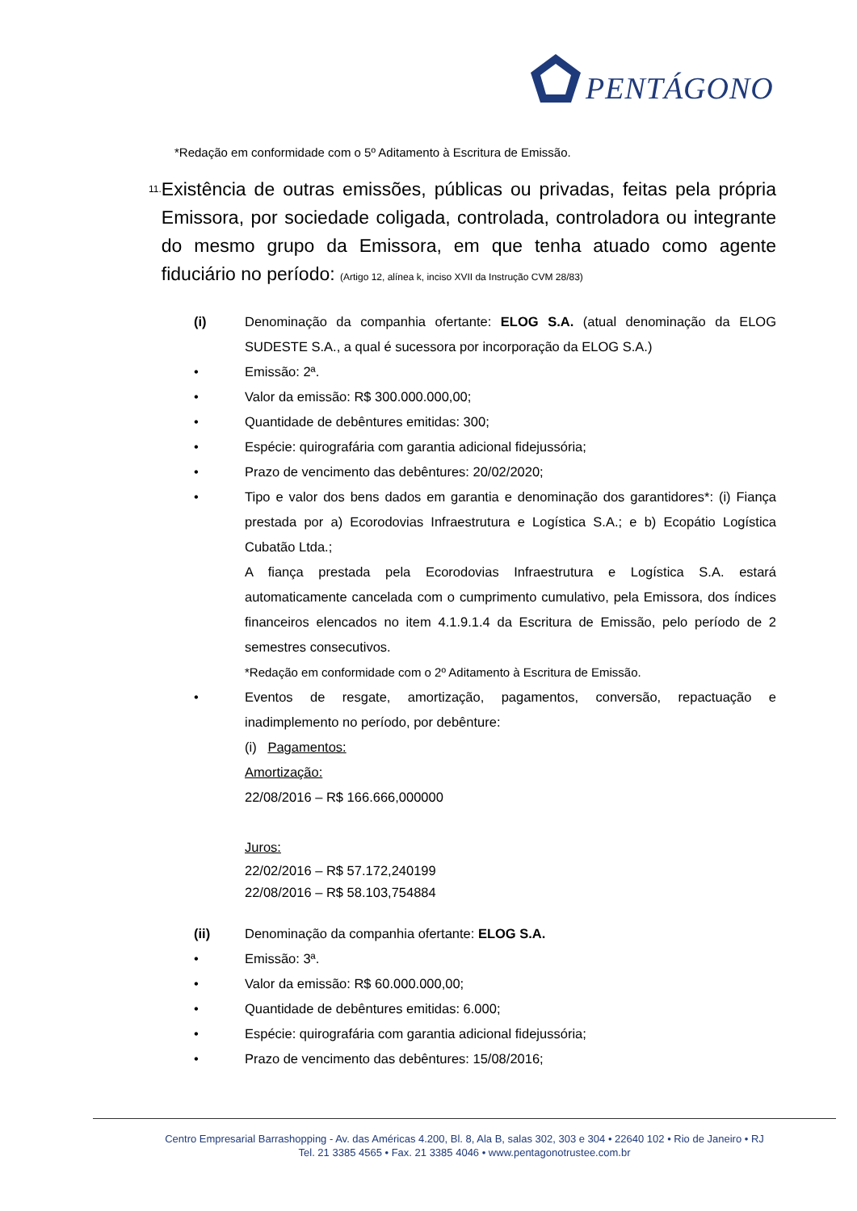PENTÁGONO
*Redação em conformidade com o 5º Aditamento à Escritura de Emissão.
11.
Existência de outras emissões, públicas ou privadas, feitas pela própria Emissora, por sociedade coligada, controlada, controladora ou integrante do mesmo grupo da Emissora, em que tenha atuado como agente fiduciário no período: (Artigo 12, alínea k, inciso XVII da Instrução CVM 28/83)
(i) Denominação da companhia ofertante: ELOG S.A. (atual denominação da ELOG SUDESTE S.A., a qual é sucessora por incorporação da ELOG S.A.)
• Emissão: 2ª.
• Valor da emissão: R$ 300.000.000,00;
• Quantidade de debêntures emitidas: 300;
• Espécie: quirografária com garantia adicional fidejussória;
• Prazo de vencimento das debêntures: 20/02/2020;
• Tipo e valor dos bens dados em garantia e denominação dos garantidores*: (i) Fiança prestada por a) Ecorodovias Infraestrutura e Logística S.A.; e b) Ecopátio Logística Cubatão Ltda.;
A fiança prestada pela Ecorodovias Infraestrutura e Logística S.A. estará automaticamente cancelada com o cumprimento cumulativo, pela Emissora, dos índices financeiros elencados no item 4.1.9.1.4 da Escritura de Emissão, pelo período de 2 semestres consecutivos.
*Redação em conformidade com o 2º Aditamento à Escritura de Emissão.
• Eventos de resgate, amortização, pagamentos, conversão, repactuação e inadimplemento no período, por debênture:
(i) Pagamentos:
Amortização:
22/08/2016 – R$ 166.666,000000
Juros:
22/02/2016 – R$ 57.172,240199
22/08/2016 – R$ 58.103,754884
(ii) Denominação da companhia ofertante: ELOG S.A.
• Emissão: 3ª.
• Valor da emissão: R$ 60.000.000,00;
• Quantidade de debêntures emitidas: 6.000;
• Espécie: quirografária com garantia adicional fidejussória;
• Prazo de vencimento das debêntures: 15/08/2016;
Centro Empresarial Barrashopping - Av. das Américas 4.200, Bl. 8, Ala B, salas 302, 303 e 304 • 22640 102 • Rio de Janeiro • RJ
Tel. 21 3385 4565 • Fax. 21 3385 4046 • www.pentagonotrustee.com.br